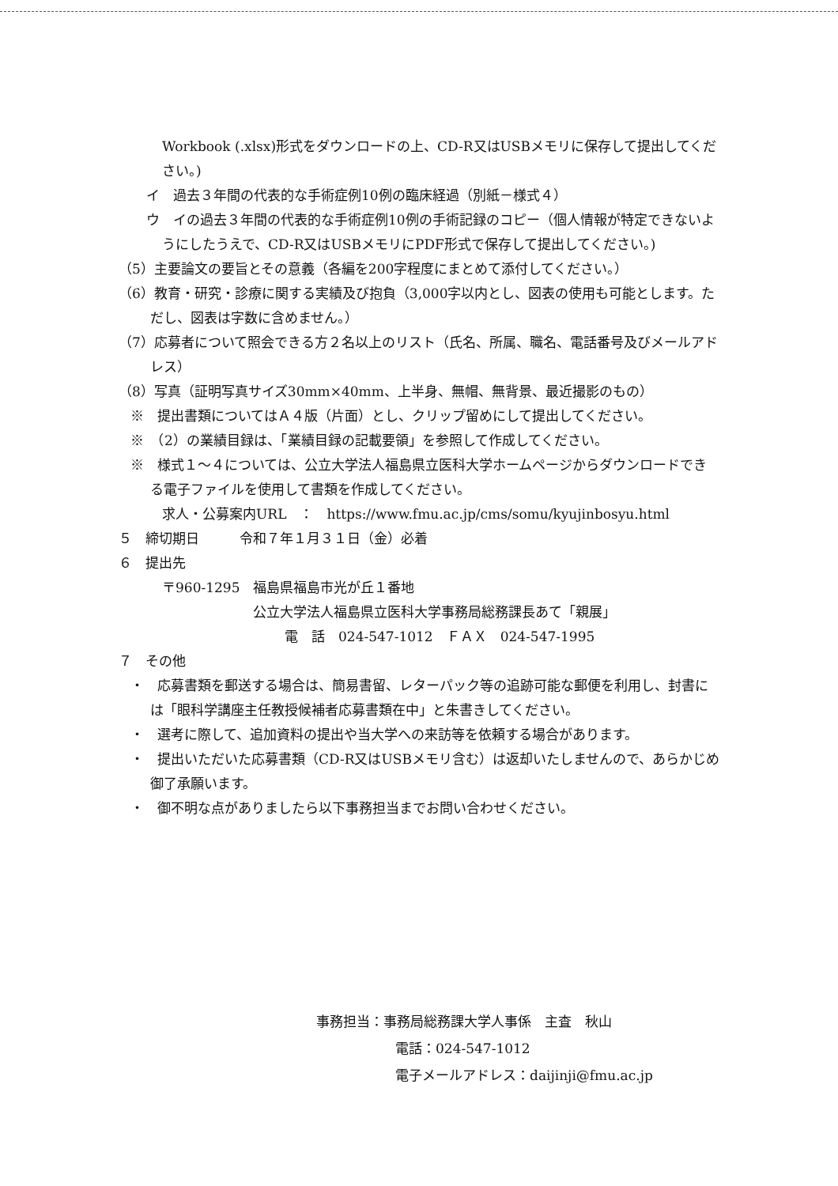Workbook (.xlsx)形式をダウンロードの上、CD-R又はUSBメモリに保存して提出してください。)
イ　過去３年間の代表的な手術症例10例の臨床経過（別紙－様式４）
ウ　イの過去３年間の代表的な手術症例10例の手術記録のコピー（個人情報が特定できないようにしたうえで、CD-R又はUSBメモリにPDF形式で保存して提出してください。)
（5）主要論文の要旨とその意義（各編を200字程度にまとめて添付してください。）
（6）教育・研究・診療に関する実績及び抱負（3,000字以内とし、図表の使用も可能とします。ただし、図表は字数に含めません。）
（7）応募者について照会できる方２名以上のリスト（氏名、所属、職名、電話番号及びメールアドレス）
（8）写真（証明写真サイズ30mm×40mm、上半身、無帽、無背景、最近撮影のもの）
※　提出書類についてはＡ４版（片面）とし、クリップ留めにして提出してください。
※　（2）の業績目録は、「業績目録の記載要領」を参照して作成してください。
※　様式１～４については、公立大学法人福島県立医科大学ホームページからダウンロードできる電子ファイルを使用して書類を作成してください。
求人・公募案内URL　：　https://www.fmu.ac.jp/cms/somu/kyujinbosyu.html
５　締切期日　　　令和７年１月３１日（金）必着
６　提出先
〒960-1295　福島県福島市光が丘１番地
公立大学法人福島県立医科大学事務局総務課長あて「親展」
電　話　024-547-1012　ＦＡＸ　024-547-1995
７　その他
・　応募書類を郵送する場合は、簡易書留、レターパック等の追跡可能な郵便を利用し、封書には「眼科学講座主任教授候補者応募書類在中」と朱書きしてください。
・　選考に際して、追加資料の提出や当大学への来訪等を依頼する場合があります。
・　提出いただいた応募書類（CD-R又はUSBメモリ含む）は返却いたしませんので、あらかじめ御了承願います。
・　御不明な点がありましたら以下事務担当までお問い合わせください。
事務担当：事務局総務課大学人事係　主査　秋山
電話：024-547-1012
電子メールアドレス：daijinji@fmu.ac.jp